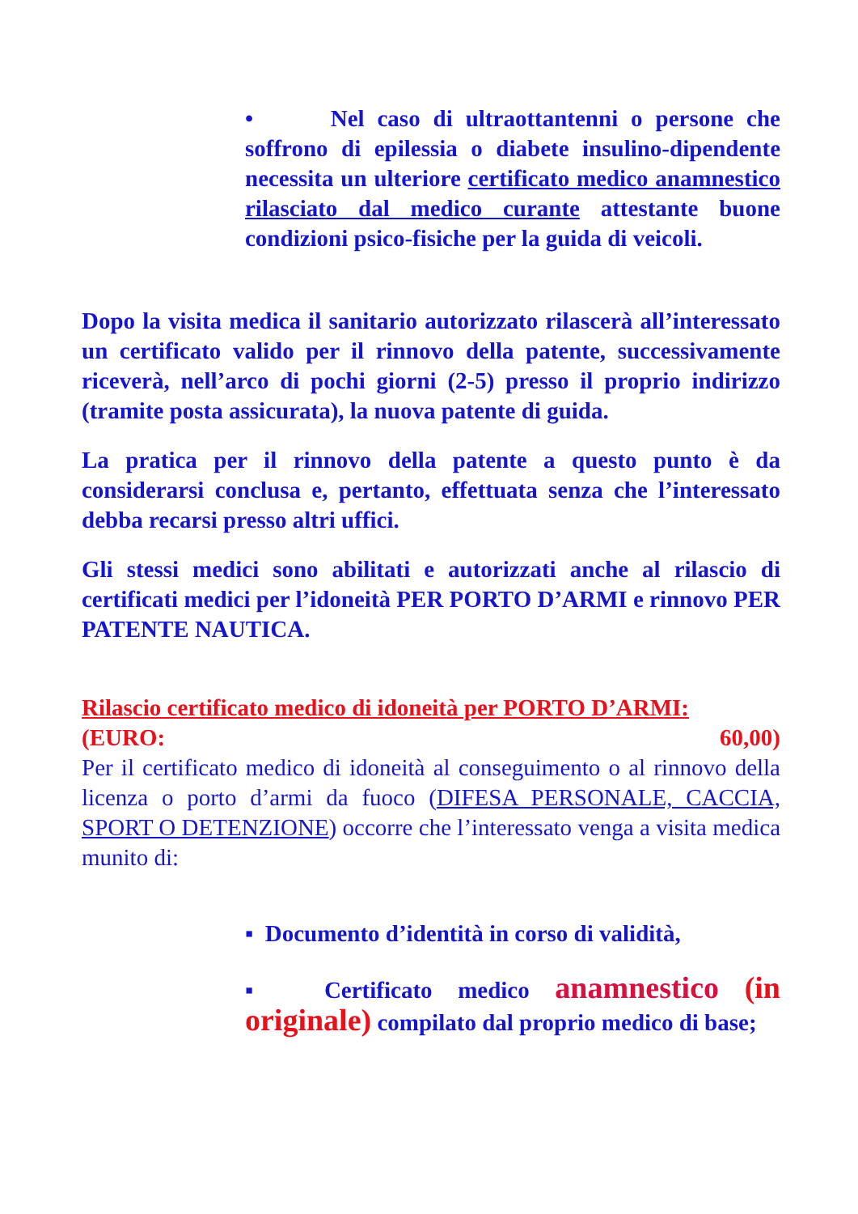• Nel caso di ultraottantenni o persone che soffrono di epilessia o diabete insulino-dipendente necessita un ulteriore certificato medico anamnestico rilasciato dal medico curante attestante buone condizioni psico-fisiche per la guida di veicoli.
Dopo la visita medica il sanitario autorizzato rilascerà all’interessato un certificato valido per il rinnovo della patente, successivamente riceverà, nell’arco di pochi giorni (2-5) presso il proprio indirizzo (tramite posta assicurata), la nuova patente di guida.
La pratica per il rinnovo della patente a questo punto è da considerarsi conclusa e, pertanto, effettuata senza che l’interessato debba recarsi presso altri uffici.
Gli stessi medici sono abilitati e autorizzati anche al rilascio di certificati medici per l’idoneità PER PORTO D’ARMI e rinnovo PER PATENTE NAUTICA.
Rilascio certificato medico di idoneità per PORTO D’ARMI:
(EURO: 60,00)
Per il certificato medico di idoneità al conseguimento o al rinnovo della licenza o porto d’armi da fuoco (DIFESA PERSONALE, CACCIA, SPORT O DETENZIONE) occorre che l’interessato venga a visita medica munito di:
▪ Documento d’identità in corso di validità,
▪ Certificato medico anamnestico (in originale) compilato dal proprio medico di base;